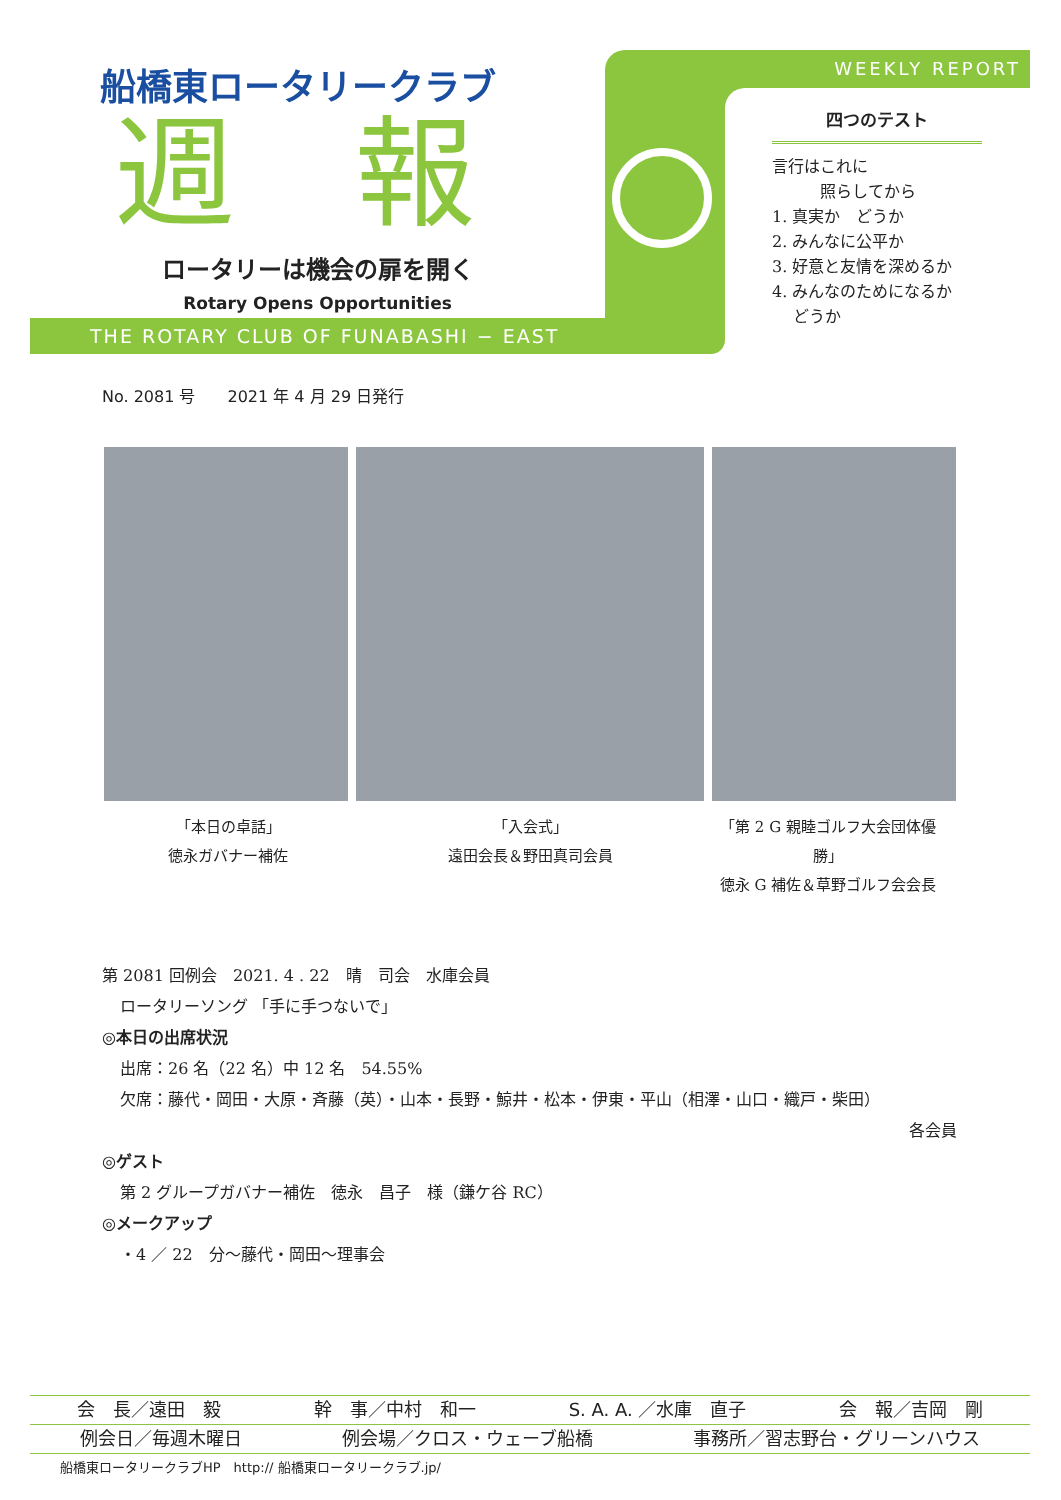船橋東ロータリークラブ
週報
ロータリーは機会の扉を開く
Rotary Opens Opportunities
THE ROTARY CLUB OF FUNABASHI − EAST
WEEKLY REPORT
四つのテスト
言行はこれに
　　　照らしてから
1. 真実か　どうか
2. みんなに公平か
3. 好意と友情を深めるか
4. みんなのためになるか
　 どうか
No. 2081 号　　2021 年 4 月 29 日発行
「本日の卓話」
徳永ガバナー補佐
「入会式」
遠田会長＆野田真司会員
「第 2 G 親睦ゴルフ大会団体優勝」
徳永 G 補佐＆草野ゴルフ会会長
第 2081 回例会　2021. 4 . 22　晴　司会　水庫会員
ロータリーソング 「手に手つないで」
◎本日の出席状況
出席：26 名（22 名）中 12 名　54.55%
欠席：藤代・岡田・大原・斉藤（英）・山本・長野・鯨井・松本・伊東・平山（相澤・山口・織戸・柴田）
各会員
◎ゲスト
第 2 グループガバナー補佐　徳永　昌子　様（鎌ケ谷 RC）
◎メークアップ
・4 ／ 22　分～藤代・岡田～理事会
会　長／遠田　毅 幹　事／中村　和一 S. A. A. ／水庫　直子 会　報／吉岡　剛
例会日／毎週木曜日 例会場／クロス・ウェーブ船橋 事務所／習志野台・グリーンハウス
船橋東ロータリークラブHP　http:// 船橋東ロータリークラブ.jp/